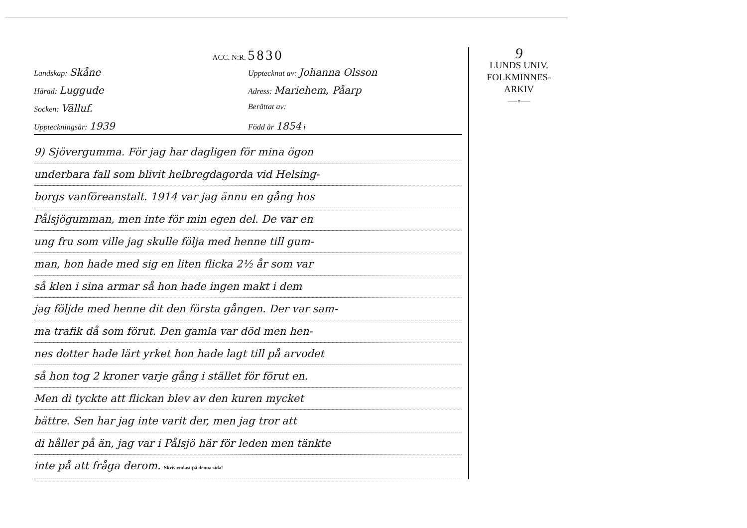ACC. N:R. 5830
Landskap: Skåne
Upptecknat av: Johanna Olsson
Härad: Luggude
Adress: Mariehem, Påarp
Socken: Välluf.
Berättat av:
Uppteckningsår: 1939
Född år 1854 i
9) Sjövergumma. För jag har dagligen för mina ögon
underbara fall som blivit helbregdagorda vid Helsing-
borgs vanföreanstalt. 1914 var jag ännu en gång hos
Pålsjögumman, men inte för min egen del. De var en
ung fru som ville jag skulle följa med henne till gum-
man, hon hade med sig en liten flicka 2½ år som var
så klen i sina armar så hon hade ingen makt i dem
jag följde med henne dit den första gången. Der var sam-
ma trafik då som förut. Den gamla var död men hen-
nes dotter hade lärt yrket hon hade lagt till på arvodet
så hon tog 2 kroner varje gång i stället för förut en.
Men di tyckte att flickan blev av den kuren mycket
bättre. Sen har jag inte varit der, men jag tror att
di håller på än, jag var i Pålsjö här för leden men tänkte
inte på att fråga derom. Skriv endast på denna sida!
9
LUNDS UNIV.
FOLKMINNES-
ARKIV
—◦—